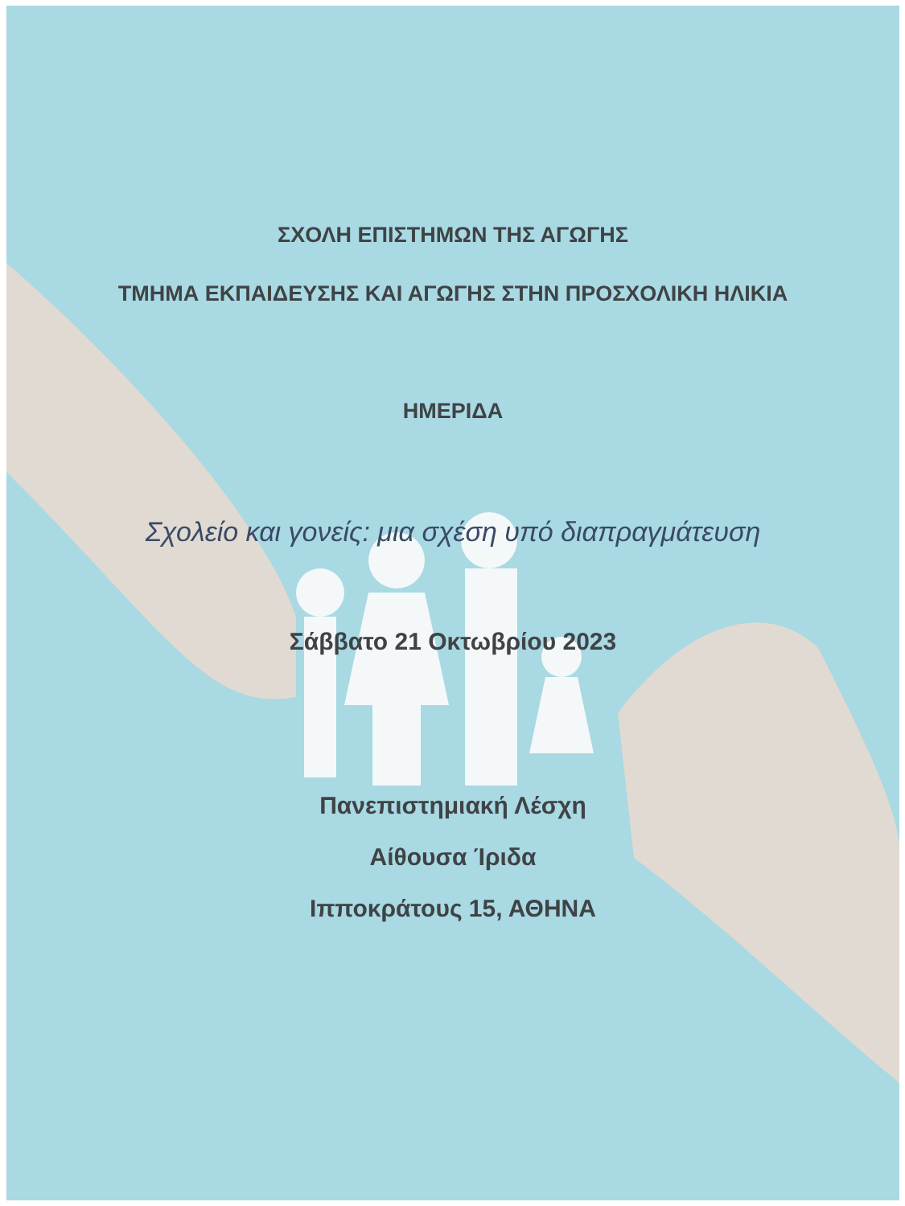ΣΧΟΛΗ ΕΠΙΣΤΗΜΩΝ ΤΗΣ ΑΓΩΓΗΣ
ΤΜΗΜΑ ΕΚΠΑΙΔΕΥΣΗΣ ΚΑΙ ΑΓΩΓΗΣ ΣΤΗΝ ΠΡΟΣΧΟΛΙΚΗ ΗΛΙΚΙΑ
ΗΜΕΡΙΔΑ
Σχολείο και γονείς: μια σχέση υπό διαπραγμάτευση
Σάββατο 21 Οκτωβρίου 2023
Πανεπιστημιακή Λέσχη
Αίθουσα Ίριδα
Ιπποκράτους 15, ΑΘΗΝΑ